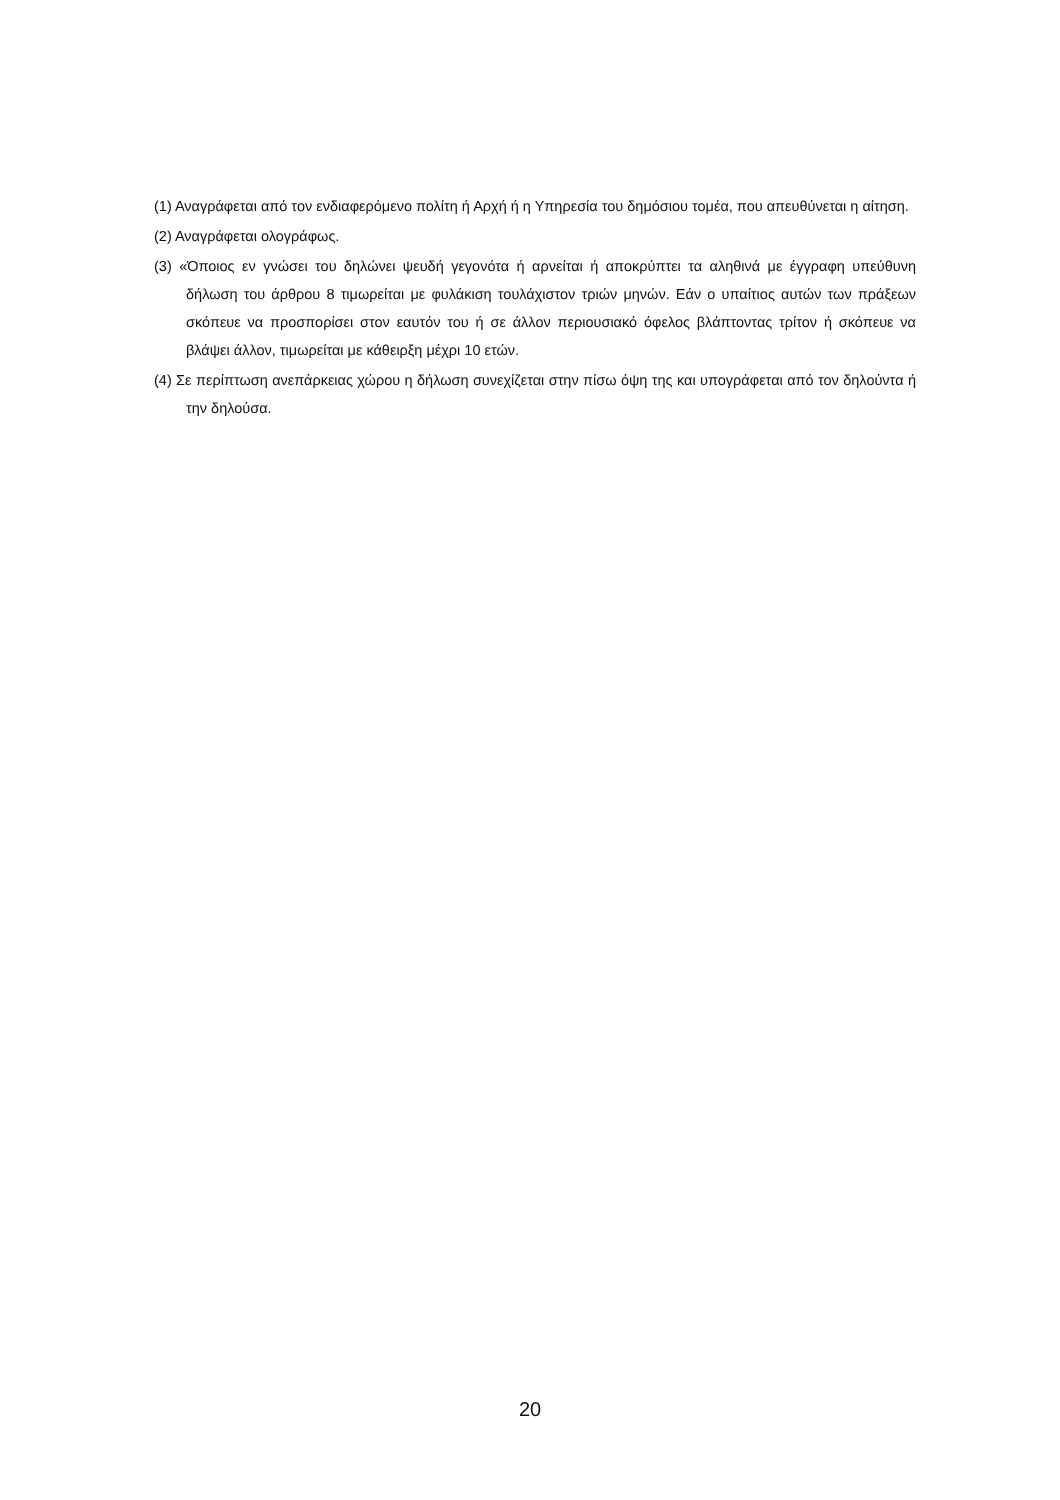(1) Αναγράφεται από τον ενδιαφερόμενο πολίτη ή Αρχή ή η Υπηρεσία του δημόσιου τομέα, που απευθύνεται η αίτηση.
(2) Αναγράφεται ολογράφως.
(3) «Όποιος εν γνώσει του δηλώνει ψευδή γεγονότα ή αρνείται ή αποκρύπτει τα αληθινά με έγγραφη υπεύθυνη δήλωση του άρθρου 8 τιμωρείται με φυλάκιση τουλάχιστον τριών μηνών. Εάν ο υπαίτιος αυτών των πράξεων σκόπευε να προσπορίσει στον εαυτόν του ή σε άλλον περιουσιακό όφελος βλάπτοντας τρίτον ή σκόπευε να βλάψει άλλον, τιμωρείται με κάθειρξη μέχρι 10 ετών.
(4) Σε περίπτωση ανεπάρκειας χώρου η δήλωση συνεχίζεται στην πίσω όψη της και υπογράφεται από τον δηλούντα ή την δηλούσα.
20